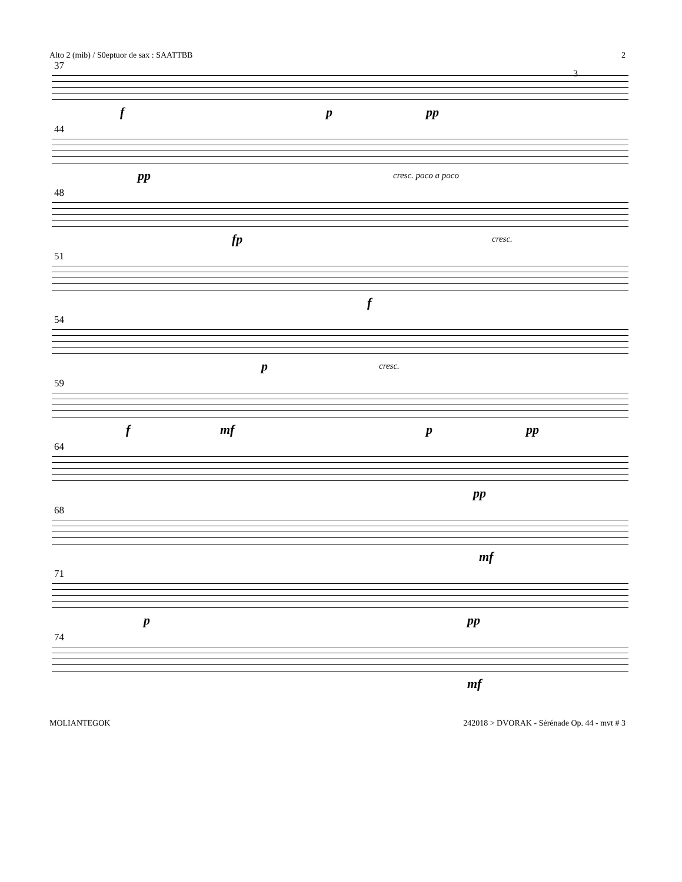Alto 2 (mib) / S0eptuor de sax : SAATTBB 2
37
f p pp
3
44
pp cresc. poco a poco
48
fp cresc.
51
f
54
p cresc.
59
f mf p pp
64
pp
68
mf
71
p pp
74
mf
MOLIANTEGOK 242018 > DVORAK - Sérénade Op. 44 - mvt # 3